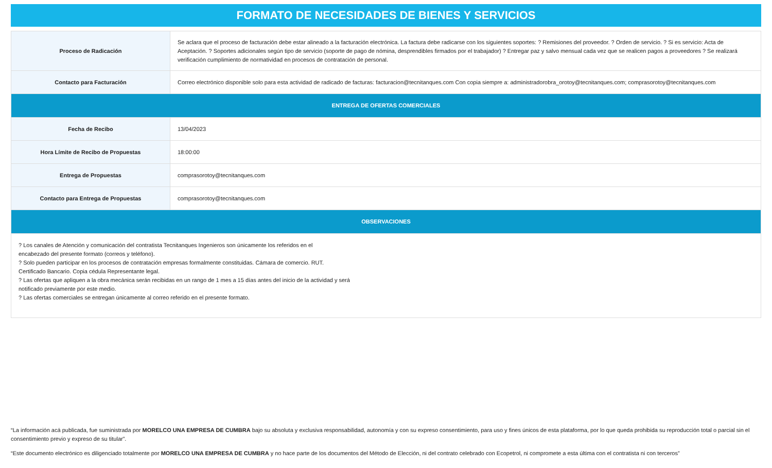FORMATO DE NECESIDADES DE BIENES Y SERVICIOS
| Proceso de Radicación | Se aclara que el proceso de facturación debe estar alineado a la facturación electrónica. La factura debe radicarse con los siguientes soportes: ? Remisiones del proveedor. ? Orden de servicio. ? Si es servicio: Acta de Aceptación. ? Soportes adicionales según tipo de servicio (soporte de pago de nómina, desprendibles firmados por el trabajador) ? Entregar paz y salvo mensual cada vez que se realicen pagos a proveedores ? Se realizará verificación cumplimiento de normatividad en procesos de contratación de personal. |
| Contacto para Facturación | Correo electrónico disponible solo para esta actividad de radicado de facturas: facturacion@tecnitanques.com Con copia siempre a: administradorobra_orotoy@tecnitanques.com; comprasorotoy@tecnitanques.com |
| ENTREGA DE OFERTAS COMERCIALES | |
| Fecha de Recibo | 13/04/2023 |
| Hora Límite de Recibo de Propuestas | 18:00:00 |
| Entrega de Propuestas | comprasorotoy@tecnitanques.com |
| Contacto para Entrega de Propuestas | comprasorotoy@tecnitanques.com |
| OBSERVACIONES | |
| ? Los canales de Atención y comunicación del contratista Tecnitanques Ingenieros son únicamente los referidos en el encabezado del presente formato (correos y teléfono). ? Solo pueden participar en los procesos de contratación empresas formalmente constituidas. Cámara de comercio. RUT. Certificado Bancario. Copia cédula Representante legal. ? Las ofertas que apliquen a la obra mecánica serán recibidas en un rango de 1 mes a 15 días antes del inicio de la actividad y será notificado previamente por este medio. ? Las ofertas comerciales se entregan únicamente al correo referido en el presente formato. | |
“La información acá publicada, fue suministrada por MORELCO UNA EMPRESA DE CUMBRA bajo su absoluta y exclusiva responsabilidad, autonomía y con su expreso consentimiento, para uso y fines únicos de esta plataforma, por lo que queda prohibida su reproducción total o parcial sin el consentimiento previo y expreso de su titular”.
“Este documento electrónico es diligenciado totalmente por MORELCO UNA EMPRESA DE CUMBRA y no hace parte de los documentos del Método de Elección, ni del contrato celebrado con Ecopetrol, ni compromete a esta última con el contratista ni con terceros”